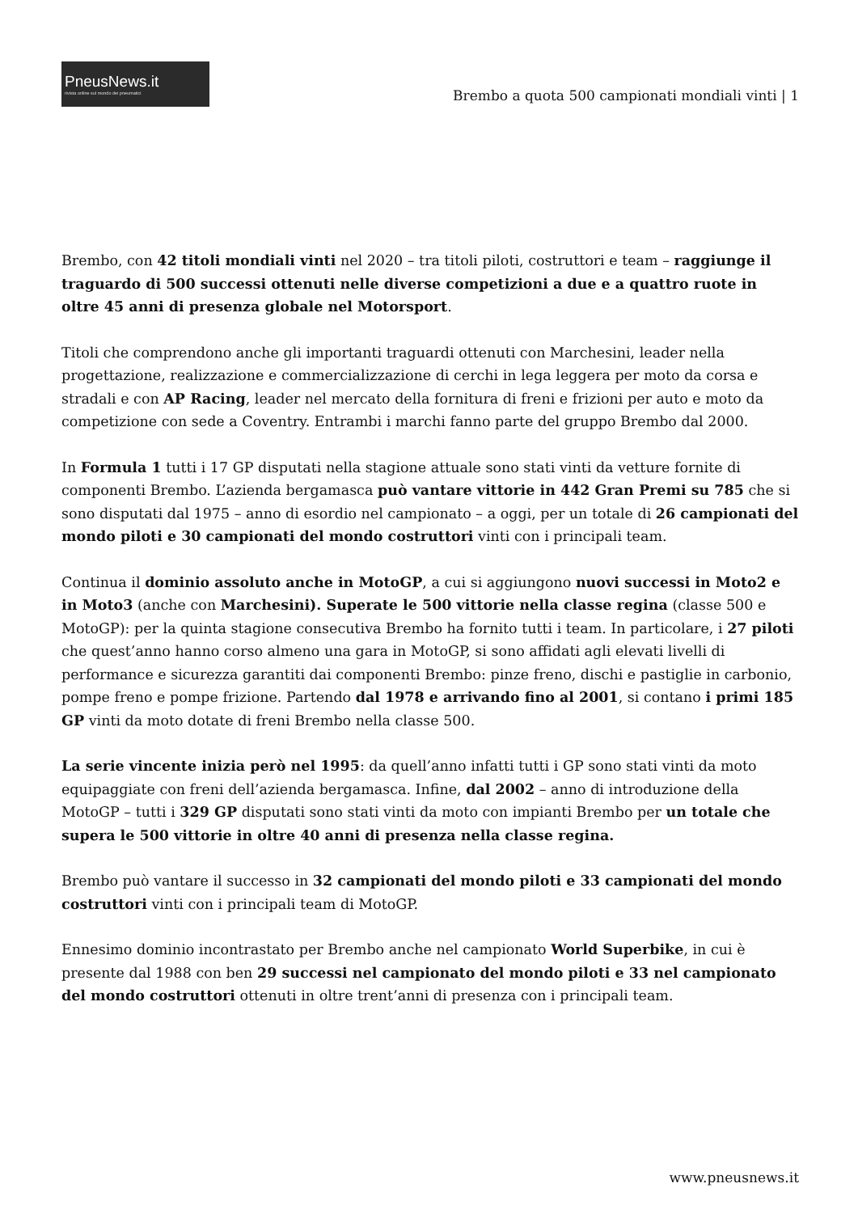PneusNews.it
rivista online sul mondo dei pneumatici
Brembo a quota 500 campionati mondiali vinti | 1
Brembo, con 42 titoli mondiali vinti nel 2020 – tra titoli piloti, costruttori e team – raggiunge il traguardo di 500 successi ottenuti nelle diverse competizioni a due e a quattro ruote in oltre 45 anni di presenza globale nel Motorsport.
Titoli che comprendono anche gli importanti traguardi ottenuti con Marchesini, leader nella progettazione, realizzazione e commercializzazione di cerchi in lega leggera per moto da corsa e stradali e con AP Racing, leader nel mercato della fornitura di freni e frizioni per auto e moto da competizione con sede a Coventry. Entrambi i marchi fanno parte del gruppo Brembo dal 2000.
In Formula 1 tutti i 17 GP disputati nella stagione attuale sono stati vinti da vetture fornite di componenti Brembo. L’azienda bergamasca può vantare vittorie in 442 Gran Premi su 785 che si sono disputati dal 1975 – anno di esordio nel campionato – a oggi, per un totale di 26 campionati del mondo piloti e 30 campionati del mondo costruttori vinti con i principali team.
Continua il dominio assoluto anche in MotoGP, a cui si aggiungono nuovi successi in Moto2 e in Moto3 (anche con Marchesini). Superate le 500 vittorie nella classe regina (classe 500 e MotoGP): per la quinta stagione consecutiva Brembo ha fornito tutti i team. In particolare, i 27 piloti che quest’anno hanno corso almeno una gara in MotoGP, si sono affidati agli elevati livelli di performance e sicurezza garantiti dai componenti Brembo: pinze freno, dischi e pastiglie in carbonio, pompe freno e pompe frizione. Partendo dal 1978 e arrivando fino al 2001, si contano i primi 185 GP vinti da moto dotate di freni Brembo nella classe 500.
La serie vincente inizia però nel 1995: da quell’anno infatti tutti i GP sono stati vinti da moto equipaggiate con freni dell’azienda bergamasca. Infine, dal 2002 – anno di introduzione della MotoGP – tutti i 329 GP disputati sono stati vinti da moto con impianti Brembo per un totale che supera le 500 vittorie in oltre 40 anni di presenza nella classe regina.
Brembo può vantare il successo in 32 campionati del mondo piloti e 33 campionati del mondo costruttori vinti con i principali team di MotoGP.
Ennesimo dominio incontrastato per Brembo anche nel campionato World Superbike, in cui è presente dal 1988 con ben 29 successi nel campionato del mondo piloti e 33 nel campionato del mondo costruttori ottenuti in oltre trent’anni di presenza con i principali team.
www.pneusnews.it